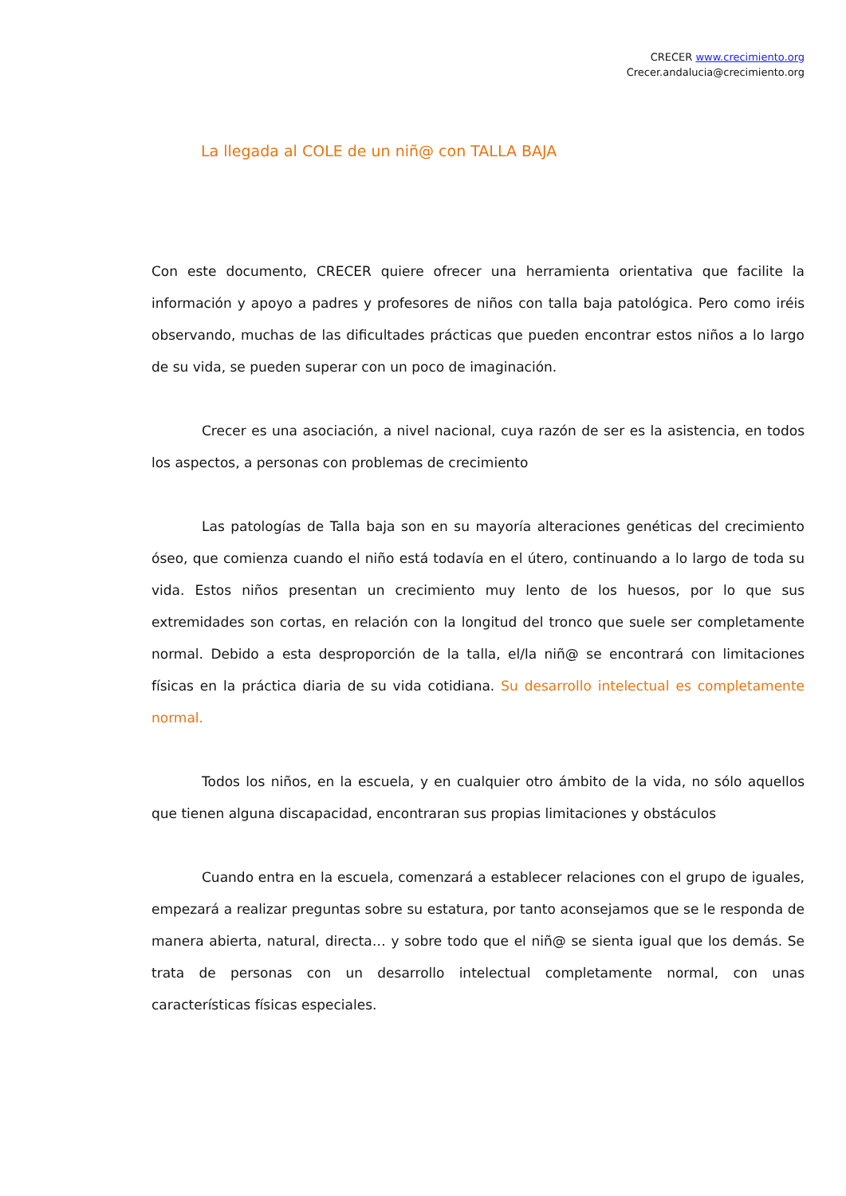CRECER www.crecimiento.org
Crecer.andalucia@crecimiento.org
La llegada al COLE de un niñ@ con TALLA BAJA
Con este documento, CRECER quiere ofrecer una herramienta orientativa que facilite la información y apoyo a padres y profesores de niños con talla baja patológica. Pero como iréis observando, muchas de las dificultades prácticas que pueden encontrar estos niños a lo largo de su vida, se pueden superar con un poco de imaginación.
Crecer es una asociación, a nivel nacional, cuya razón de ser es la asistencia, en todos los aspectos, a personas con problemas de crecimiento
Las patologías de Talla baja son en su mayoría alteraciones genéticas del crecimiento óseo, que comienza cuando el niño está todavía en el útero, continuando a lo largo de toda su vida. Estos niños presentan un crecimiento muy lento de los huesos, por lo que sus extremidades son cortas, en relación con la longitud del tronco que suele ser completamente normal. Debido a esta desproporción de la talla, el/la niñ@ se encontrará con limitaciones físicas en la práctica diaria de su vida cotidiana. Su desarrollo intelectual es completamente normal.
Todos los niños, en la escuela, y en cualquier otro ámbito de la vida, no sólo aquellos que tienen alguna discapacidad, encontraran sus propias limitaciones y obstáculos
Cuando entra en la escuela, comenzará a establecer relaciones con el grupo de iguales, empezará a realizar preguntas sobre su estatura, por tanto aconsejamos que se le responda de manera abierta, natural, directa… y sobre todo que el niñ@ se sienta igual que los demás. Se trata de personas con un desarrollo intelectual completamente normal, con unas características físicas especiales.